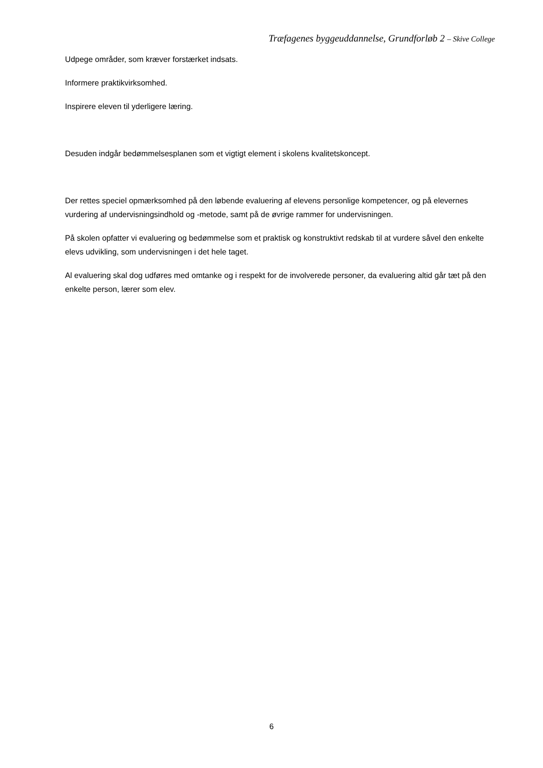Træfagenes byggeuddannelse, Grundforløb 2 – Skive College
Udpege områder, som kræver forstærket indsats.
Informere praktikvirksomhed.
Inspirere eleven til yderligere læring.
Desuden indgår bedømmelsesplanen som et vigtigt element i skolens kvalitetskoncept.
Der rettes speciel opmærksomhed på den løbende evaluering af elevens personlige kompetencer, og på elevernes vurdering af undervisningsindhold og -metode, samt på de øvrige rammer for undervisningen.
På skolen opfatter vi evaluering og bedømmelse som et praktisk og konstruktivt redskab til at vurdere såvel den enkelte elevs udvikling, som undervisningen i det hele taget.
Al evaluering skal dog udføres med omtanke og i respekt for de involverede personer, da evaluering altid går tæt på den enkelte person, lærer som elev.
6